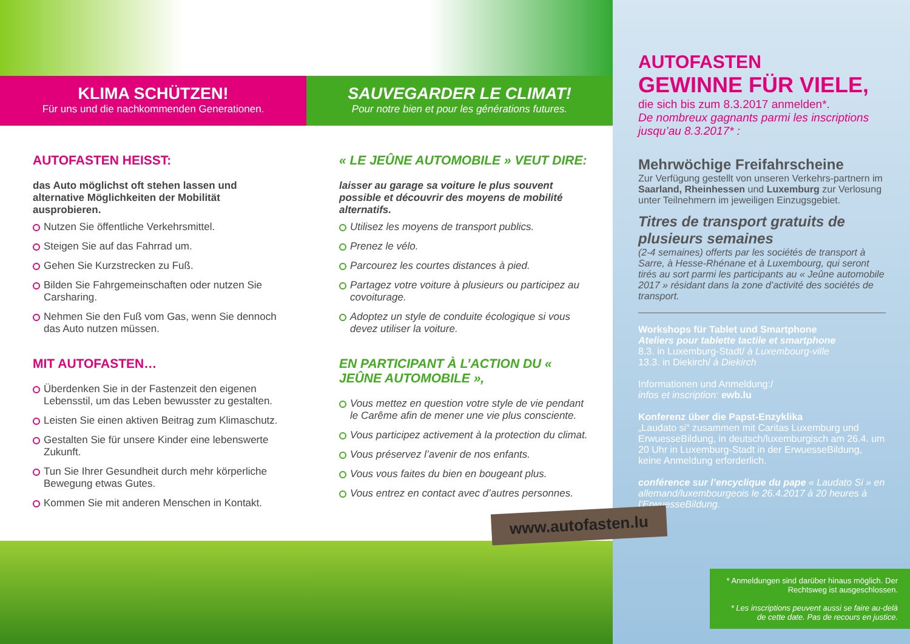KLIMA SCHÜTZEN!
Für uns und die nachkommenden Generationen.
SAUVEGARDER LE CLIMAT!
Pour notre bien et pour les générations futures.
AUTOFASTEN HEISST:
das Auto möglichst oft stehen lassen und alternative Möglichkeiten der Mobilität ausprobieren.
Nutzen Sie öffentliche Verkehrsmittel.
Steigen Sie auf das Fahrrad um.
Gehen Sie Kurzstrecken zu Fuß.
Bilden Sie Fahrgemeinschaften oder nutzen Sie Carsharing.
Nehmen Sie den Fuß vom Gas, wenn Sie dennoch das Auto nutzen müssen.
MIT AUTOFASTEN…
Überdenken Sie in der Fastenzeit den eigenen Lebensstil, um das Leben bewusster zu gestalten.
Leisten Sie einen aktiven Beitrag zum Klimaschutz.
Gestalten Sie für unsere Kinder eine lebenswerte Zukunft.
Tun Sie Ihrer Gesundheit durch mehr körperliche Bewegung etwas Gutes.
Kommen Sie mit anderen Menschen in Kontakt.
« LE JEÛNE AUTOMOBILE » VEUT DIRE:
laisser au garage sa voiture le plus souvent possible et découvrir des moyens de mobilité alternatifs.
Utilisez les moyens de transport publics.
Prenez le vélo.
Parcourez les courtes distances à pied.
Partagez votre voiture à plusieurs ou participez au covoiturage.
Adoptez un style de conduite écologique si vous devez utiliser la voiture.
EN PARTICIPANT À L’ACTION DU « JEÛNE AUTOMOBILE »,
Vous mettez en question votre style de vie pendant le Carême afin de mener une vie plus consciente.
Vous participez activement à la protection du climat.
Vous préservez l’avenir de nos enfants.
Vous vous faites du bien en bougeant plus.
Vous entrez en contact avec d’autres personnes.
AUTOFASTEN
GEWINNE FÜR VIELE,
die sich bis zum 8.3.2017 anmelden*.
De nombreux gagnants parmi les inscriptions jusqu’au 8.3.2017* :
Mehrwöchige Freifahrscheine
Zur Verfügung gestellt von unseren Verkehrs-partnern im Saarland, Rheinhessen und Luxemburg zur Verlosung unter Teilnehmern im jeweiligen Einzugsgebiet.
Titres de transport gratuits de plusieurs semaines
(2-4 semaines) offerts par les sociétés de transport à Sarre, à Hesse-Rhénane et à Luxembourg, qui seront tirés au sort parmi les participants au « Jeûne automobile 2017 » résidant dans la zone d’activité des sociétés de transport.
Workshops für Tablet und Smartphone
Ateliers pour tablette tactile et smartphone
8.3. in Luxemburg-Stadt/ à Luxembourg-ville
13.3. in Diekirch/ à Diekirch
Informationen und Anmeldung:/
infos et inscription: ewb.lu
Konferenz über die Papst-Enzyklika
„Laudato si“ zusammen mit Caritas Luxemburg und ErwuesseBildung, in deutsch/luxemburgisch am 26.4. um 20 Uhr in Luxemburg-Stadt in der ErwuesseBildung, keine Anmeldung erforderlich.
conférence sur l’encyclique du pape « Laudato Si » en allemand/luxembourgeois le 26.4.2017 à 20 heures à l’ErwuesseBildung.
www.autofasten.lu
* Anmeldungen sind darüber hinaus möglich. Der Rechtsweg ist ausgeschlossen.
* Les inscriptions peuvent aussi se faire au-delà de cette date. Pas de recours en justice.